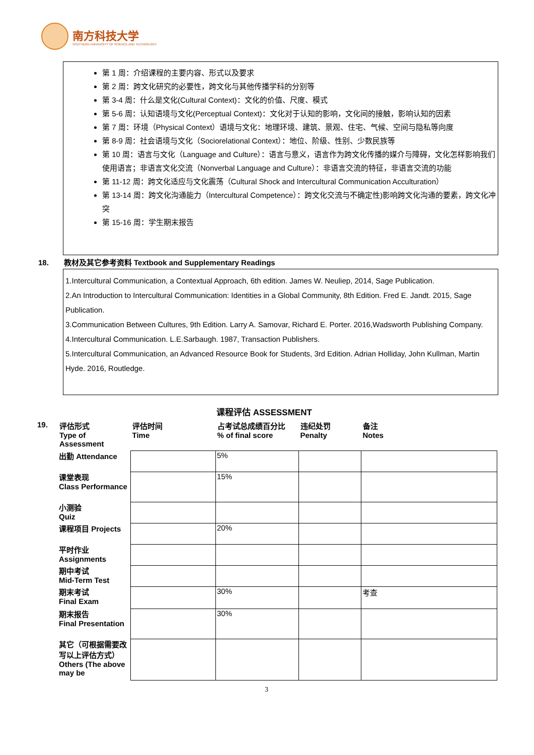南方科技大学
SOUTHERN UNIVERSITY OF SCIENCE AND TECHNOLOGY
第 1 周：介绍课程的主要内容、形式以及要求
第 2 周：跨文化研究的必要性，跨文化与其他传播学科的分别等
第 3-4 周：什么是文化(Cultural Context)：文化的价值、尺度、模式
第 5-6 周：认知语境与文化(Perceptual Context)：文化对于认知的影响，文化间的接触，影响认知的因素
第 7 周：环境（Physical Context）语境与文化：地理环境、建筑、景观、住宅、气候、空间与隐私等向度
第 8-9 周：社会语境与文化（Sociorelational Context）：地位、阶级、性别、少数民族等
第 10 周：语言与文化（Language and Culture）：语言与意义，语言作为跨文化传播的媒介与障碍，文化怎样影响我们使用语言；非语言文化交流（Nonverbal Language and Culture）：非语言交流的特征，非语言交流的功能
第 11-12 周：跨文化适应与文化震荡（Cultural Shock and Intercultural Communication Acculturation）
第 13-14 周：跨文化沟通能力（Intercultural Competence）：跨文化交流与不确定性)影响跨文化沟通的要素，跨文化冲突
第 15-16 周：学生期末报告
18. 教材及其它参考资料 Textbook and Supplementary Readings
1.Intercultural Communication, a Contextual Approach, 6th edition. James W. Neuliep, 2014, Sage Publication.
2.An Introduction to Intercultural Communication: Identities in a Global Community, 8th Edition. Fred E. Jandt. 2015, Sage Publication.
3.Communication Between Cultures, 9th Edition. Larry A. Samovar, Richard E. Porter. 2016,Wadsworth Publishing Company.
4.Intercultural Communication. L.E.Sarbaugh. 1987, Transaction Publishers.
5.Intercultural Communication, an Advanced Resource Book for Students, 3rd Edition. Adrian Holliday, John Kullman, Martin Hyde. 2016, Routledge.
课程评估 ASSESSMENT
19.
| 评估形式 Type of Assessment | 评估时间 Time | 占考试总成绩百分比 % of final score | 违纪处罚 Penalty | 备注 Notes |
| --- | --- | --- | --- | --- |
| 出勤 Attendance | | 5% | | |
| 课堂表现 Class Performance | | 15% | | |
| 小测验 Quiz | | | | |
| 课程项目 Projects | | 20% | | |
| 平时作业 Assignments | | | | |
| 期中考试 Mid-Term Test | | | | |
| 期末考试 Final Exam | | 30% | | 考查 |
| 期末报告 Final Presentation | | 30% | | |
| 其它（可根据需要改写以上评估方式）Others (The above may be | | | | |
3